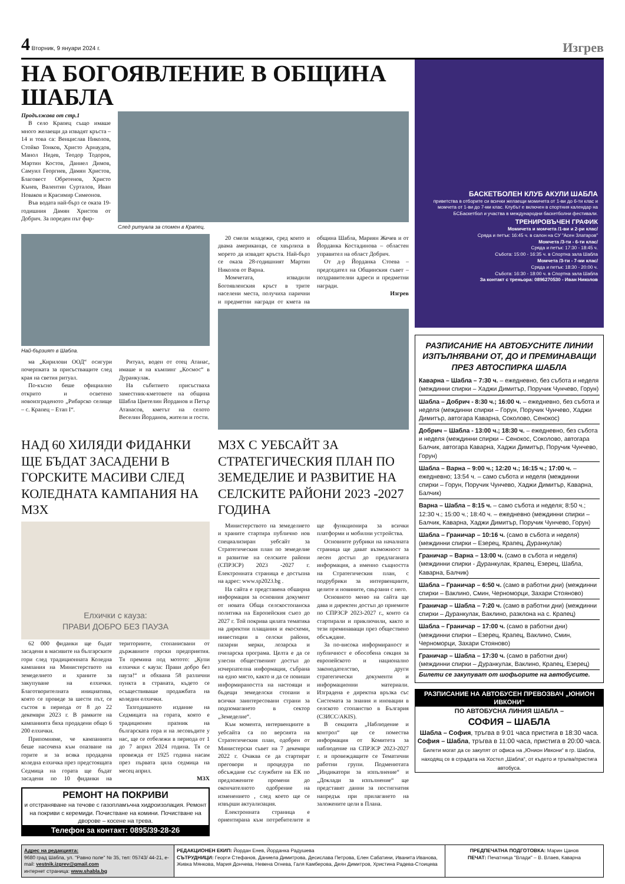4 Вторник, 9 януари 2024 г. Изгрев
НА БОГОЯВЛЕНИЕ В ОБЩИНА ШАБЛА
Продължава от стр.1
В село Крапец също имаше много желаещи да извадят кръста – 14 и това са: Венцислав Николов, Стойко Тонков, Христо Арнаудов, Манол Недев, Теодор Тодоров, Мартин Костов, Даниел Димов, Самуил Георгиев, Дамян Христов, Благовест Обретенов, Христо Кънев, Валентин Сурталов, Иван Новаков и Красимир Симеонов.
Във водата най-бърз се оказа 19-годишния Дамян Христов от Добрич. За пореден път фир-
След ритуала за спомен в Крапец.
Най-бързият в Шабла.
ма „Кирилови ООД“ осигури почерпката за присъстващите след края на светия ритуал.
По-късно беше официално открито и осветено новоизграденото „Рибарско селище – с. Крапец – Етап I“.
Ритуал, воден от отец Атанас, имаше и на къмпинг „Космос“ в Дуранкулак.
На събитието присъстваха заместник-кметовете на община Шабла Цветелин Йорданов и Петър Атанасов, кметът на селото Веселин Йорданов, жители и гости.
20 смели младежи, сред които и двама американци, се хвърлиха в морето да извадят кръста. Най-бърз се оказа 28-годишният Мартин Николов от Варна.
Момчетата, извадили Богоявленския кръст в трите населени места, получиха парични и предметни награди от кмета на община Шабла, Мариян Жечев и от Йорданка Костадинова – областен управител на област Добрич.
От д-р Йорданка Стоева – председател на Общинския съвет – поздравителни адреси и предметни награди.
Изгрев
НАД 60 ХИЛЯДИ ФИДАНКИ ЩЕ БЪДАТ ЗАСАДЕНИ В ГОРСКИТЕ МАСИВИ СЛЕД КОЛЕДНАТА КАМПАНИЯ НА МЗХ
Елхички с кауза:
ПРАВИ ДОБРО БЕЗ ПАУЗА
62 000 фиданки ще бъдат засадени в масивите на българските гори след традиционната Коледна кампания на Министерството на земеделието и храните за закупуване на елхички. Благотворителната инициатива, която се проведе за шести път, се състоя в периода от 8 до 22 декември 2023 г. В рамките на кампанията бяха продадени общо 6 200 елхички.
Припомняме, че кампанията беше насочена към опазване на горите и за всяка продадена коледна елхичка през предстоящата Седмица на гората ще бъдат засадени по 10 фиданки на териториите, стопанисвани от държавните горски предприятия. Тя премина под мотото: „Купи елхички с кауза: Прави добро без пауза!“ и обхвана 58 различни пункта в страната, където се осъществяваше продажбата на коледни елхички.
Тазгодишното издание на Седмицата на гората, която е традиционен празник на българската гора и на лесовъдите у нас, ще се отбележи в периода от 1 до 7 април 2024 година. Тя се провежда от 1925 година насам през първата цяла седмица на месец април.
МЗХ
РЕМОНТ НА ПОКРИВИ
и отстраняване на течове с газопламъчна хидроизолация. Ремонт на покриви с керемиди. Почистване на комини. Почистване на дворове – косене на трева.
Телефон за контакт: 0895/39-28-26
МЗХ С УЕБСАЙТ ЗА СТРАТЕГИЧЕСКИЯ ПЛАН ПО ЗЕМЕДЕЛИЕ И РАЗВИТИЕ НА СЕЛСКИТЕ РАЙОНИ 2023 -2027 ГОДИНА
Министерството на земеделието и храните стартира публично нов специализиран уебсайт за Стратегическия план по земеделие и развитие на селските райони (СПРЗСР) 2023 -2027 г. Електронната страница е достъпна на адрес: www.sp2023.bg .
На сайта е представена обширна информация за основния документ от новата Обща селскостопанска политика на Европейския съюз до 2027 г. Той покрива цялата тематика на директни плащания и екосхеми, инвестиции в селски райони, пазарни мерки, лозарска и пчеларска програма. Целта е да се улесни общественият достъп до изчерпателна информация, събрана на едно място, както и да се повиши информираността на настоящи и бъдещи земеделски стопани и всички заинтересовани страни за подпомагането в сектор „Земеделие“.
Към момента, интервенциите в уебсайта са по версията на Стратегическия план, одобрен от Министерски съвет на 7 декември 2022 г. Очаква се да стартират преговори и процедура по обсъждане със службите на ЕК по предложените промени до окончателното одобрение на изменението , след което ще се извърши актуализация.
Електронната страница е ориентирана към потребителите и ще функционира за всички платформи и мобилни устройства.
Основните рубрики на началната страница ще дават възможност за лесен достъп до предлаганата информация, а именно същността на Стратегическия план, с подрубрики за интервенциите, целите и новините, свързани с него.
Основното меню на сайта ще дава и директен достъп до приемите по СПРЗСР 2023-2027 г., които са стартирали и приключили, както и тези преминаващи през обществено обсъждане.
За по-висока информираност и публичност е обособена секция за европейското и национално законодателство, други стратегически документи и информационни материали. Изградена е директна връзка със Системата за знания и иновации в селското стопанство в България (СЗИСС/AKIS).
В секцията „Наблюдение и контрол“ ще се помества информация от Комитета за наблюдение на СПРЗСР 2023-2027 г. и провеждащите се Тематични работни групи. Подменютата „Индикатори за изпълнение“ и „Доклади за изпълнение“ ще представят данни за постигнатия напредък при прилагането на заложените цели в Плана.
БАСКЕТБОЛЕН КЛУБ АКУЛИ ШАБЛА
приветства в отборите си всички желаещи момичета от 1-ви до 6-ти клас и момчета от 1-ви до 7-ми клас. Клубът е включен в спортния календар на БСБаскетбол и участва в международни баскетболни фестивали.
ТРЕНИРОВЪЧЕН ГРАФИК
Момичета и момчета /1-ви и 2-ри клас/
Сряда и петък: 16:45 ч. в салон на СУ "Асен Златаров"
Момчета /3-ти - 6-ти клас/
Сряда и петък: 17:30 - 18:45 ч.
Събота: 15:00 - 16:35 ч. в Спортна зала Шабла
Момчета /3-ти - 7-ми клас/
Сряда и петък: 18:30 - 20:00 ч.
Събота: 16:30 - 18:00 ч. в Спортна зала Шабла
За контакт с треньора: 0896270530 - Иван Николов
РАЗПИСАНИЕ НА АВТОБУСНИТЕ ЛИНИИ ИЗПЪЛНЯВАНИ ОТ, ДО И ПРЕМИНАВАЩИ ПРЕЗ АВТОСПИРКА ШАБЛА
Каварна – Шабла – 7:30 ч. – ежедневно, без събота и неделя (междинни спирки – Хаджи Димитър, Поручик Чунчево, Горун)
Шабла – Добрич - 8:30 ч.; 16:00 ч. – ежедневно, без събота и неделя (междинни спирки – Горун, Поручик Чунчево, Хаджи Димитър, автогара Каварна, Соколово, Сенокос)
Добрич – Шабла - 13:00 ч.; 18:30 ч. – ежедневно, без събота и неделя (междинни спирки – Сенокос, Соколово, автогара Балчик, автогара Каварна, Хаджи Димитър, Поручик Чунчево, Горун)
Шабла – Варна – 9:00 ч.; 12:20 ч.; 16:15 ч.; 17:00 ч. – ежедневно; 13:54 ч. – само събота и неделя (междинни спирки – Горун, Поручик Чунчево, Хаджи Димитър, Каварна, Балчик)
Варна – Шабла – 8:15 ч. – само събота и неделя; 8:50 ч.; 12:30 ч.; 15:00 ч.; 18:40 ч. – ежедневно (междинни спирки – Балчик, Каварна, Хаджи Димитър, Поручик Чунчево, Горун)
Шабла – Граничар – 10:16 ч. (само в събота и неделя) (междинни спирки – Езерец, Крапец, Дуранкулак)
Граничар – Варна – 13:00 ч. (само в събота и неделя) (междинни спирки - Дуранкулак, Крапец, Езерец, Шабла, Каварна, Балчик)
Шабла – Граничар – 6:50 ч. (само в работни дни) (междинни спирки – Ваклино, Смин, Черноморци, Захари Стояново)
Граничар – Шабла – 7:20 ч. (само в работни дни) (междинни спирки – Дуранкулак, Ваклино, разклона на с. Крапец)
Шабла – Граничар – 17:00 ч. (само в работни дни) (междинни спирки – Езерец, Крапец, Ваклино, Смин, Черноморци, Захари Стояново)
Граничар – Шабла – 17:30 ч. (само в работни дни) (междинни спирки – Дуранкулак, Ваклино, Крапец, Езерец)
Билети се закупуват от шофьорите на автобусите.
РАЗПИСАНИЕ НА АВТОБУСЕН ПРЕВОЗВАЧ „ЮНИОН ИВКОНИ“
ПО АВТОБУСНА ЛИНИЯ ШАБЛА –
СОФИЯ – ШАБЛА
Шабла – София, тръгва в 9:01 часа пристига в 18:30 часа.
София – Шабла, тръгва в 11:00 часа, пристига в 20:00 часа.
Билети могат да се закупят от офиса на „Юнион Ивкони“ в гр. Шабла, находящ се в сградата на Хостел „Шабла“, от където и тръгва/пристига автобуса.
Адрес на редакцията:
9680 град Шабла, ул. "Равно поле" № 35, тел: 05743/ 44-21, e-mail: vestnik.izgrev@gmail.com
интернет страница: www.shabla.bg
РЕДАКЦИОНЕН ЕКИП: Йордан Енев, Йорданка Радушева
СЪТРУДНИЦИ: Георги Стефанов, Даниела Димитрова, Десислава Петрова, Елен Сабатини, Иванита Иванова, Живка Мянкова, Мария Дончева, Невена Огнева, Галя Камберова, Деян Димитров, Христина Радева-Стоицева
ПРЕДПЕЧАТНА ПОДГОТОВКА: Марин Цанов
ПЕЧАТ: Печатница "Влади" – В. Влаев, Каварна